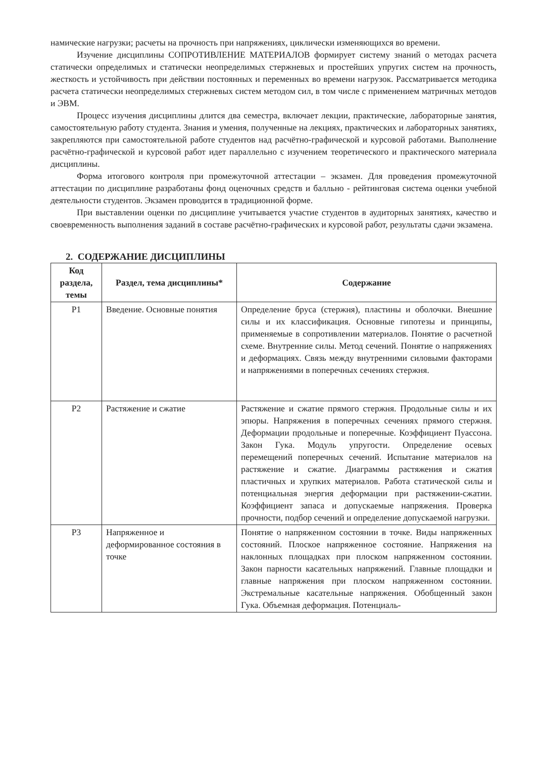намические нагрузки; расчеты на прочность при напряжениях, циклически изменяющихся во времени.
Изучение дисциплины СОПРОТИВЛЕНИЕ МАТЕРИАЛОВ формирует систему знаний о методах расчета статически определимых и статически неопределимых стержневых и простейших упругих систем на прочность, жесткость и устойчивость при действии постоянных и переменных во времени нагрузок. Рассматривается методика расчета статически неопределимых стержневых систем методом сил, в том числе с применением матричных методов и ЭВМ.
Процесс изучения дисциплины длится два семестра, включает лекции, практические, лабораторные занятия, самостоятельную работу студента. Знания и умения, полученные на лекциях, практических и лабораторных занятиях, закрепляются при самостоятельной работе студентов над расчётно-графической и курсовой работами. Выполнение расчётно-графической и курсовой работ идет параллельно с изучением теоретического и практического материала дисциплины.
Форма итогового контроля при промежуточной аттестации – экзамен. Для проведения промежуточной аттестации по дисциплине разработаны фонд оценочных средств и балльно - рейтинговая система оценки учебной деятельности студентов. Экзамен проводится в традиционной форме.
При выставлении оценки по дисциплине учитывается участие студентов в аудиторных занятиях, качество и своевременность выполнения заданий в составе расчётно-графических и курсовой работ, результаты сдачи экзамена.
2. СОДЕРЖАНИЕ ДИСЦИПЛИНЫ
| Код раздела, темы | Раздел, тема дисциплины* | Содержание |
| --- | --- | --- |
| Р1 | Введение. Основные понятия | Определение бруса (стержня), пластины и оболочки. Внешние силы и их классификация. Основные гипотезы и принципы, применяемые в сопротивлении материалов. Понятие о расчетной схеме. Внутренние силы. Метод сечений. Понятие о напряжениях и деформациях. Связь между внутренними силовыми факторами и напряжениями в поперечных сечениях стержня. |
| Р2 | Растяжение и сжатие | Растяжение и сжатие прямого стержня. Продольные силы и их эпюры. Напряжения в поперечных сечениях прямого стержня. Деформации продольные и поперечные. Коэффициент Пуассона. Закон Гука. Модуль упругости. Определение осевых перемещений поперечных сечений. Испытание материалов на растяжение и сжатие. Диаграммы растяжения и сжатия пластичных и хрупких материалов. Работа статической силы и потенциальная энергия деформации при растяжении-сжатии. Коэффициент запаса и допускаемые напряжения. Проверка прочности, подбор сечений и определение допускаемой нагрузки. |
| Р3 | Напряженное и деформированное состояния в точке | Понятие о напряженном состоянии в точке. Виды напряженных состояний. Плоское напряженное состояние. Напряжения на наклонных площадках при плоском напряженном состоянии. Закон парности касательных напряжений. Главные площадки и главные напряжения при плоском напряженном состоянии. Экстремальные касательные напряжения. Обобщенный закон Гука. Объемная деформация. Потенциаль- |